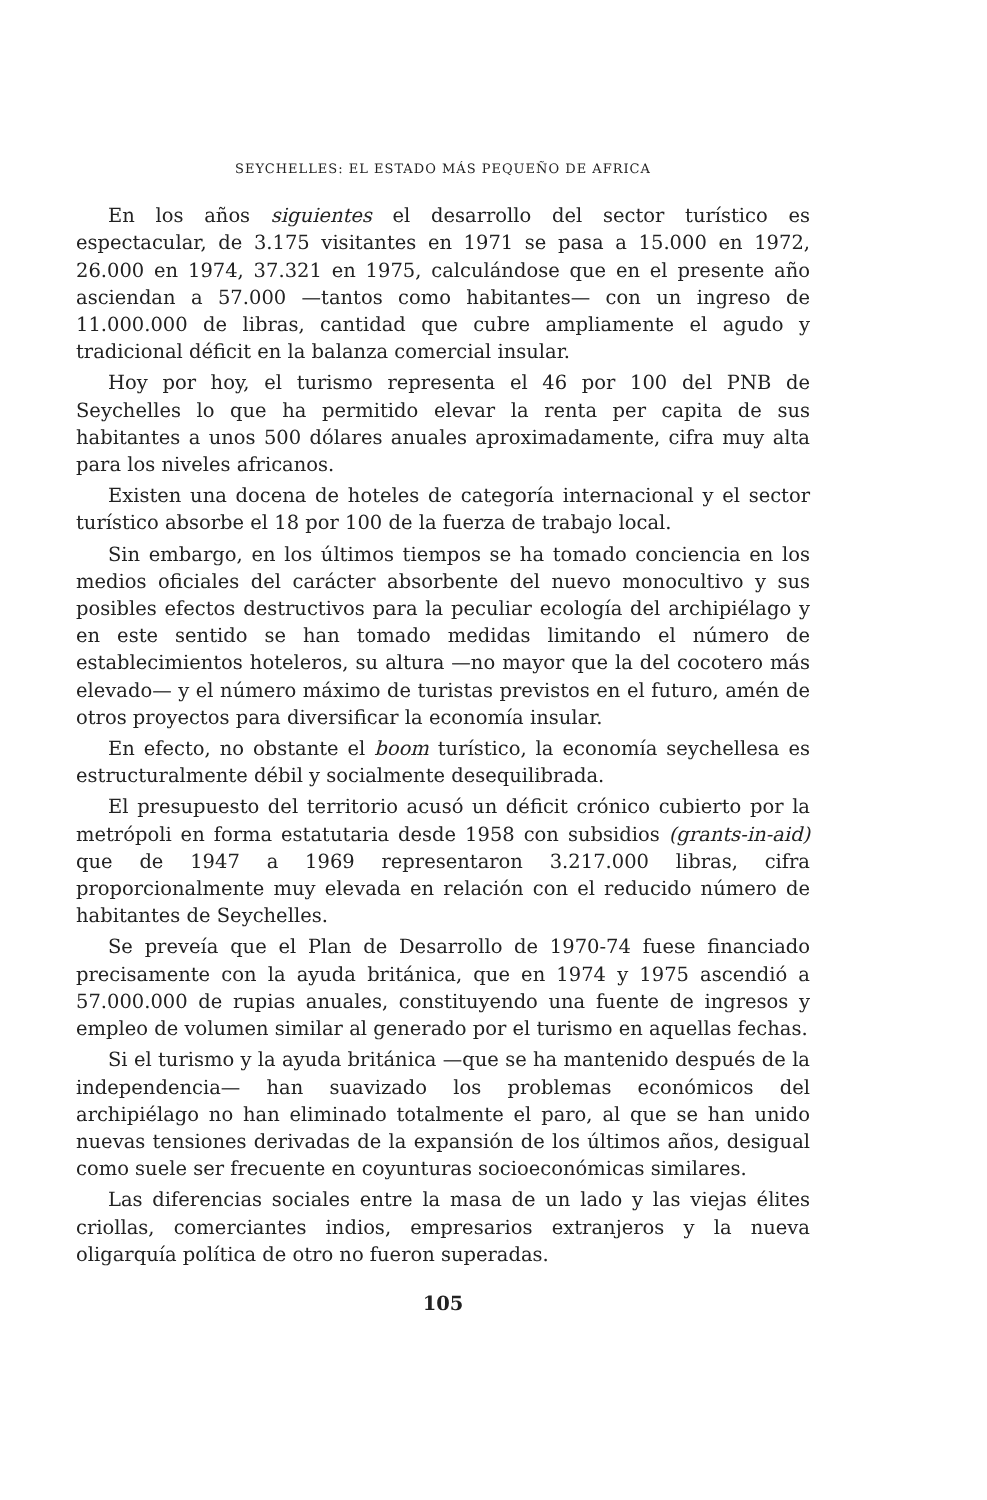SEYCHELLES: EL ESTADO MÁS PEQUEÑO DE AFRICA
En los años siguientes el desarrollo del sector turístico es espectacular, de 3.175 visitantes en 1971 se pasa a 15.000 en 1972, 26.000 en 1974, 37.321 en 1975, calculándose que en el presente año asciendan a 57.000 —tantos como habitantes— con un ingreso de 11.000.000 de libras, cantidad que cubre ampliamente el agudo y tradicional déficit en la balanza comercial insular.
Hoy por hoy, el turismo representa el 46 por 100 del PNB de Seychelles lo que ha permitido elevar la renta per capita de sus habitantes a unos 500 dólares anuales aproximadamente, cifra muy alta para los niveles africanos.
Existen una docena de hoteles de categoría internacional y el sector turístico absorbe el 18 por 100 de la fuerza de trabajo local.
Sin embargo, en los últimos tiempos se ha tomado conciencia en los medios oficiales del carácter absorbente del nuevo monocultivo y sus posibles efectos destructivos para la peculiar ecología del archipiélago y en este sentido se han tomado medidas limitando el número de establecimientos hoteleros, su altura —no mayor que la del cocotero más elevado— y el número máximo de turistas previstos en el futuro, amén de otros proyectos para diversificar la economía insular.
En efecto, no obstante el boom turístico, la economía seychellesa es estructuralmente débil y socialmente desequilibrada.
El presupuesto del territorio acusó un déficit crónico cubierto por la metrópoli en forma estatutaria desde 1958 con subsidios (grants-in-aid) que de 1947 a 1969 representaron 3.217.000 libras, cifra proporcionalmente muy elevada en relación con el reducido número de habitantes de Seychelles.
Se preveía que el Plan de Desarrollo de 1970-74 fuese financiado precisamente con la ayuda británica, que en 1974 y 1975 ascendió a 57.000.000 de rupias anuales, constituyendo una fuente de ingresos y empleo de volumen similar al generado por el turismo en aquellas fechas.
Si el turismo y la ayuda británica —que se ha mantenido después de la independencia— han suavizado los problemas económicos del archipiélago no han eliminado totalmente el paro, al que se han unido nuevas tensiones derivadas de la expansión de los últimos años, desigual como suele ser frecuente en coyunturas socioeconómicas similares.
Las diferencias sociales entre la masa de un lado y las viejas élites criollas, comerciantes indios, empresarios extranjeros y la nueva oligarquía política de otro no fueron superadas.
105